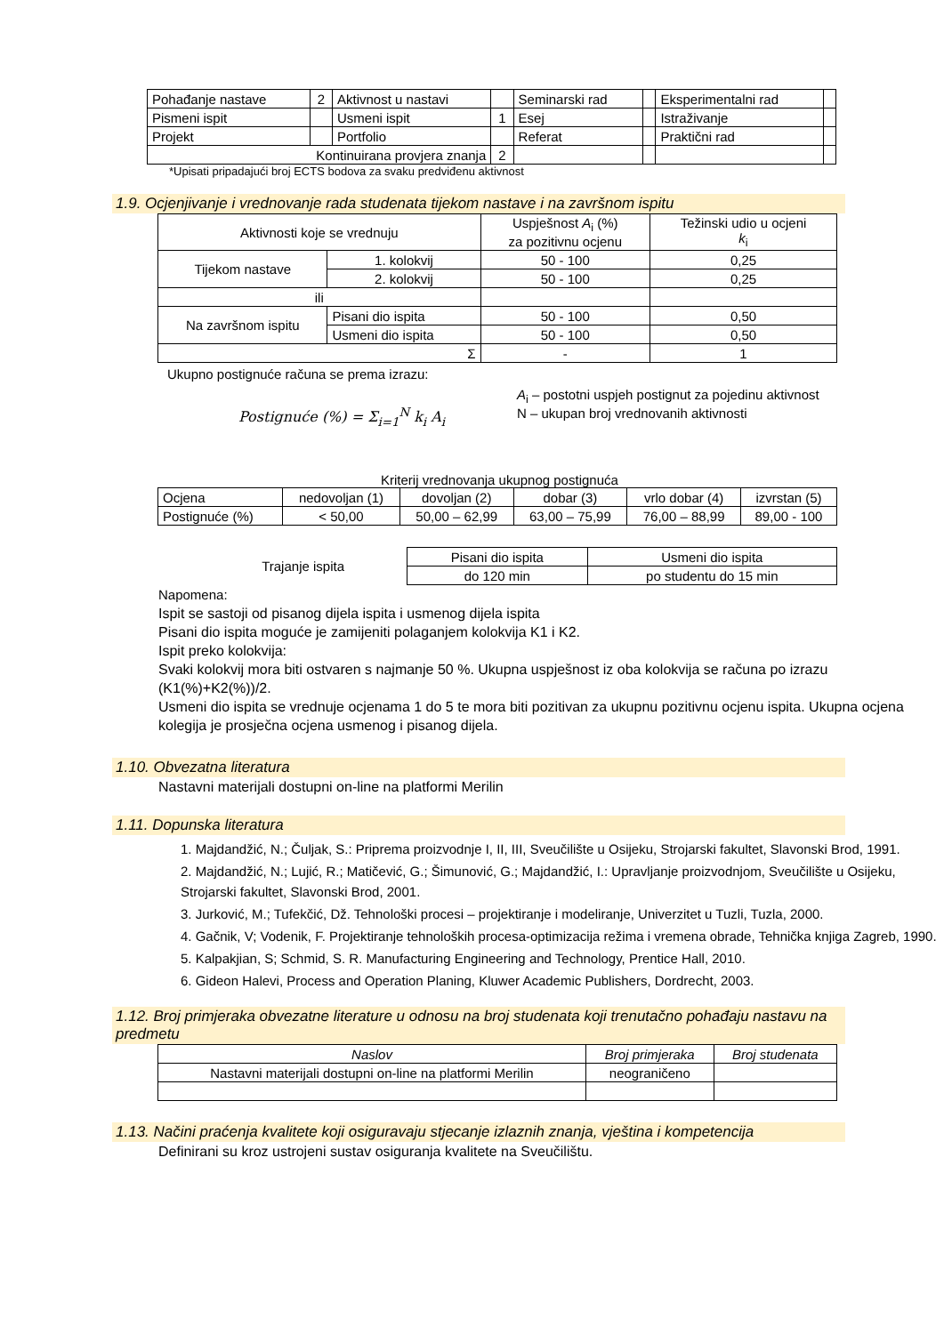| Pohađanje nastave | 2 | Aktivnost u nastavi | | Seminarski rad | | Eksperimentalni rad | |
| Pismeni ispit | | Usmeni ispit | 1 | Esej | | Istraživanje | |
| Projekt | | Portfolio | | Referat | | Praktični rad | |
| Kontinuirana provjera znanja | | | 2 | | | | |
*Upisati pripadajući broj ECTS bodova za svaku predviđenu aktivnost
1.9. Ocjenjivanje i vrednovanje rada studenata tijekom nastave i na završnom ispitu
| Aktivnosti koje se vrednuju | | Uspješnost A<sub>i</sub> (%) za pozitivnu ocjenu | Težinski udio u ocjeni k<sub>i</sub> |
| Tijekom nastave | 1. kolokvij | 50 - 100 | 0,25 |
| | 2. kolokvij | 50 - 100 | 0,25 |
| ili | | | |
| Na završnom ispitu | Pisani dio ispita | 50 - 100 | 0,50 |
| | Usmeni dio ispita | 50 - 100 | 0,50 |
| Σ | | - | 1 |
Ukupno postignuće računa se prema izrazu:
Postignuće (%) = Σ<sub>i=1</sub><sup>N</sup> k<sub>i</sub> A<sub>i</sub>
A<sub>i</sub> – postotni uspjeh postignut za pojedinu aktivnost
N – ukupan broj vrednovanih aktivnosti
Kriterij vrednovanja ukupnog postignuća
| Ocjena | nedovoljan (1) | dovoljan (2) | dobar (3) | vrlo dobar (4) | izvrstan (5) |
| Postignuće (%) | < 50,00 | 50,00 – 62,99 | 63,00 – 75,99 | 76,00 – 88,99 | 89,00 - 100 |
Trajanje ispita
| Pisani dio ispita | Usmeni dio ispita |
| do 120 min | po studentu do 15 min |
Napomena:
Ispit se sastoji od pisanog dijela ispita i usmenog dijela ispita
Pisani dio ispita moguće je zamijeniti polaganjem kolokvija K1 i K2.
Ispit preko kolokvija:
Svaki kolokvij mora biti ostvaren s najmanje 50 %. Ukupna uspješnost iz oba kolokvija se računa po izrazu (K1(%)+K2(%))/2.
Usmeni dio ispita se vrednuje ocjenama 1 do 5 te mora biti pozitivan za ukupnu pozitivnu ocjenu ispita. Ukupna ocjena kolegija je prosječna ocjena usmenog i pisanog dijela.
1.10. Obvezatna literatura
Nastavni materijali dostupni on-line na platformi Merilin
1.11. Dopunska literatura
1. Majdandžić, N.; Čuljak, S.: Priprema proizvodnje I, II, III, Sveučilište u Osijeku, Strojarski fakultet, Slavonski Brod, 1991.
2. Majdandžić, N.; Lujić, R.; Matičević, G.; Šimunović, G.; Majdandžić, I.: Upravljanje proizvodnjom, Sveučilište u Osijeku, Strojarski fakultet, Slavonski Brod, 2001.
3. Jurković, M.; Tufekčić, Dž. Tehnološki procesi – projektiranje i modeliranje, Univerzitet u Tuzli, Tuzla, 2000.
4. Gačnik, V; Vodenik, F. Projektiranje tehnoloških procesa-optimizacija režima i vremena obrade, Tehnička knjiga Zagreb, 1990.
5. Kalpakjian, S; Schmid, S. R. Manufacturing Engineering and Technology, Prentice Hall, 2010.
6. Gideon Halevi, Process and Operation Planing, Kluwer Academic Publishers, Dordrecht, 2003.
1.12. Broj primjeraka obvezatne literature u odnosu na broj studenata koji trenutačno pohađaju nastavu na predmetu
| Naslov | Broj primjeraka | Broj studenata |
| Nastavni materijali dostupni on-line na platformi Merilin | neograničeno | |
1.13. Načini praćenja kvalitete koji osiguravaju stjecanje izlaznih znanja, vještina i kompetencija
Definirani su kroz ustrojeni sustav osiguranja kvalitete na Sveučilištu.